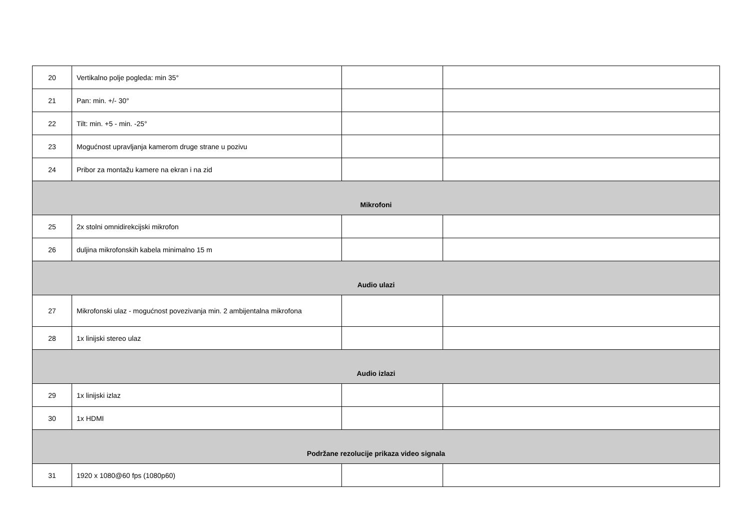| 20 | Vertikalno polje pogleda: min 35° | | |
| 21 | Pan: min. +/- 30° | | |
| 22 | Tilt: min. +5 - min. -25° | | |
| 23 | Mogućnost upravljanja kamerom druge strane u pozivu | | |
| 24 | Pribor za montažu kamere na ekran i na zid | | |
| Mikrofoni | | | |
| 25 | 2x stolni omnidirekcijski mikrofon | | |
| 26 | duljina mikrofonskih kabela minimalno 15 m | | |
| Audio ulazi | | | |
| 27 | Mikrofonski ulaz - mogućnost povezivanja min. 2 ambijentalna mikrofona | | |
| 28 | 1x linijski stereo ulaz | | |
| Audio izlazi | | | |
| 29 | 1x linijski izlaz | | |
| 30 | 1x HDMI | | |
| Podržane rezolucije prikaza video signala | | | |
| 31 | 1920 x 1080@60 fps (1080p60) | | |